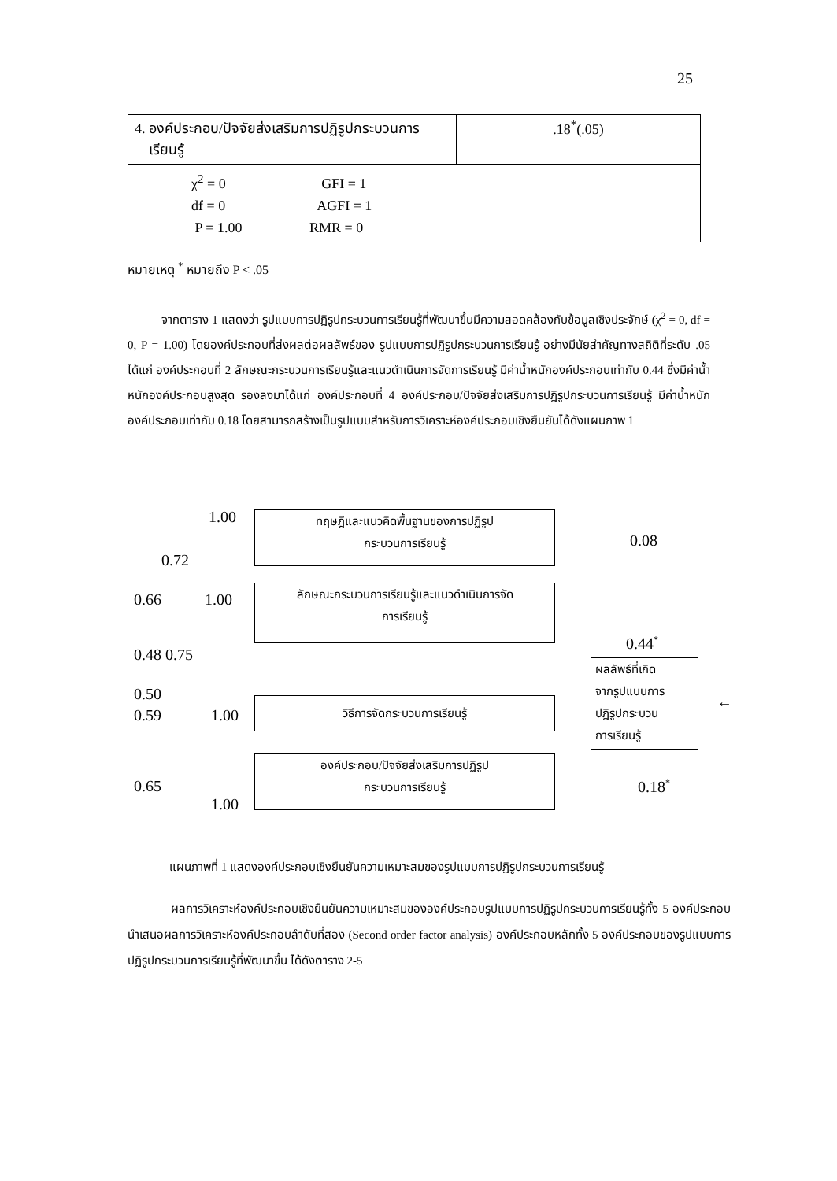25
| 4. องค์ประกอบ/ปัจจัยส่งเสริมการปฏิรูปกระบวนการ เรียนรู้ | .18<sup>*</sup>(.05) |
| χ<sup>2</sup> = 0 GFI = 1 df = 0 AGFI = 1 P = 1.00 RMR = 0 | |
หมายเหตุ <sup>*</sup> หมายถึง P < .05
จากตาราง 1 แสดงว่า รูปแบบการปฏิรูปกระบวนการเรียนรู้ที่พัฒนาขึ้นมีความสอดคล้องกับข้อมูลเชิงประจักษ์ (χ<sup>2</sup> = 0, df = 0, P = 1.00) โดยองค์ประกอบที่ส่งผลต่อผลลัพธ์ของ รูปแบบการปฏิรูปกระบวนการเรียนรู้ อย่างมีนัยสำคัญทางสถิติที่ระดับ .05 ได้แก่ องค์ประกอบที่ 2 ลักษณะกระบวนการเรียนรู้และแนวดำเนินการจัดการเรียนรู้ มีค่าน้ำหนักองค์ประกอบเท่ากับ 0.44 ซึ่งมีค่าน้ำหนักองค์ประกอบสูงสุด รองลงมาได้แก่ องค์ประกอบที่ 4 องค์ประกอบ/ปัจจัยส่งเสริมการปฏิรูปกระบวนการเรียนรู้ มีค่าน้ำหนักองค์ประกอบเท่ากับ 0.18 โดยสามารถสร้างเป็นรูปแบบสำหรับการวิเคราะห์องค์ประกอบเชิงยืนยันได้ดังแผนภาพ 1
1.00
ทฤษฎีและแนวคิดพื้นฐานของการปฏิรูป
กระบวนการเรียนรู้
0.08
0.72
0.66 1.00
ลักษณะกระบวนการเรียนรู้และแนวดำเนินการจัด
การเรียนรู้
0.44<sup>*</sup>
0.48 0.75
ผลลัพธ์ที่เกิด
จากรูปแบบการ
ปฏิรูปกระบวน
การเรียนรู้
←
0.50
0.59 1.00
วิธีการจัดกระบวนการเรียนรู้
0.65
องค์ประกอบ/ปัจจัยส่งเสริมการปฏิรูป
กระบวนการเรียนรู้
0.18<sup>*</sup>
1.00
แผนภาพที่ 1 แสดงองค์ประกอบเชิงยืนยันความเหมาะสมของรูปแบบการปฏิรูปกระบวนการเรียนรู้
ผลการวิเคราะห์องค์ประกอบเชิงยืนยันความเหมาะสมขององค์ประกอบรูปแบบการปฏิรูปกระบวนการเรียนรู้ทั้ง 5 องค์ประกอบ นำเสนอผลการวิเคราะห์องค์ประกอบลำดับที่สอง (Second order factor analysis) องค์ประกอบหลักทั้ง 5 องค์ประกอบของรูปแบบการปฏิรูปกระบวนการเรียนรู้ที่พัฒนาขึ้น ได้ดังตาราง 2-5